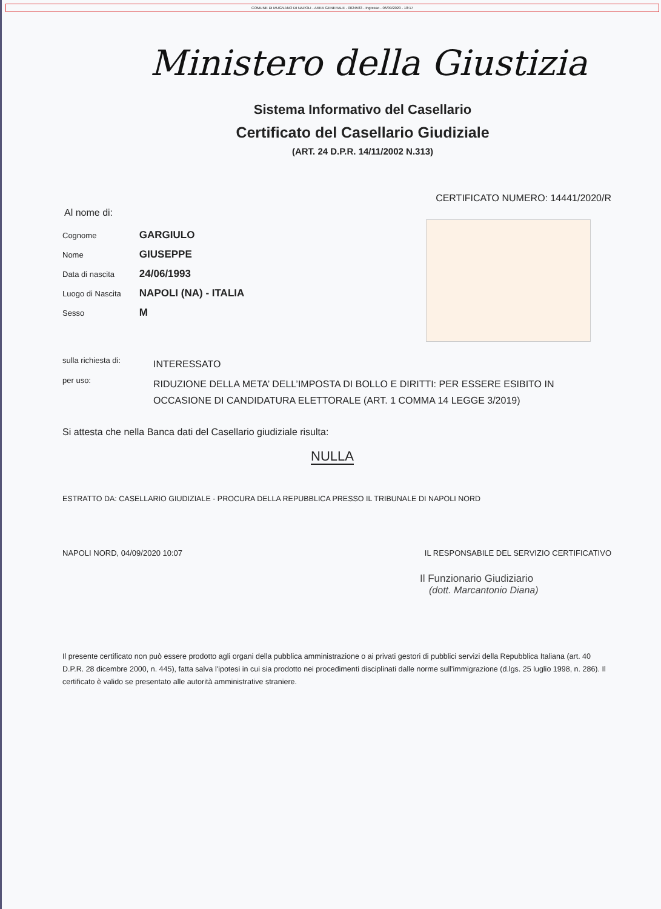COMUNE DI MUGNANO DI NAPOLI - AREA GENERALE - 0024583 - Ingresso - 06/09/2020 - 18:17
Ministero della Giustizia
Sistema Informativo del Casellario
Certificato del Casellario Giudiziale
(ART. 24 D.P.R. 14/11/2002 N.313)
CERTIFICATO NUMERO: 14441/2020/R
Al nome di:
| Cognome | GARGIULO |
| Nome | GIUSEPPE |
| Data di nascita | 24/06/1993 |
| Luogo di Nascita | NAPOLI (NA) - ITALIA |
| Sesso | M |
sulla richiesta di:
INTERESSATO
per uso:
RIDUZIONE DELLA META’ DELL’IMPOSTA DI BOLLO E DIRITTI: PER ESSERE ESIBITO IN OCCASIONE DI CANDIDATURA ELETTORALE (ART. 1 COMMA 14 LEGGE 3/2019)
Si attesta che nella Banca dati del Casellario giudiziale risulta:
NULLA
ESTRATTO DA: CASELLARIO GIUDIZIALE - PROCURA DELLA REPUBBLICA PRESSO IL TRIBUNALE DI NAPOLI NORD
NAPOLI NORD, 04/09/2020 10:07 IL RESPONSABILE DEL SERVIZIO CERTIFICATIVO
Il Funzionario Giudiziario
(dott. Marcantonio Diana)
Il presente certificato non può essere prodotto agli organi della pubblica amministrazione o ai privati gestori di pubblici servizi della Repubblica Italiana (art. 40 D.P.R. 28 dicembre 2000, n. 445), fatta salva l'ipotesi in cui sia prodotto nei procedimenti disciplinati dalle norme sull'immigrazione (d.lgs. 25 luglio 1998, n. 286). Il certificato è valido se presentato alle autorità amministrative straniere.